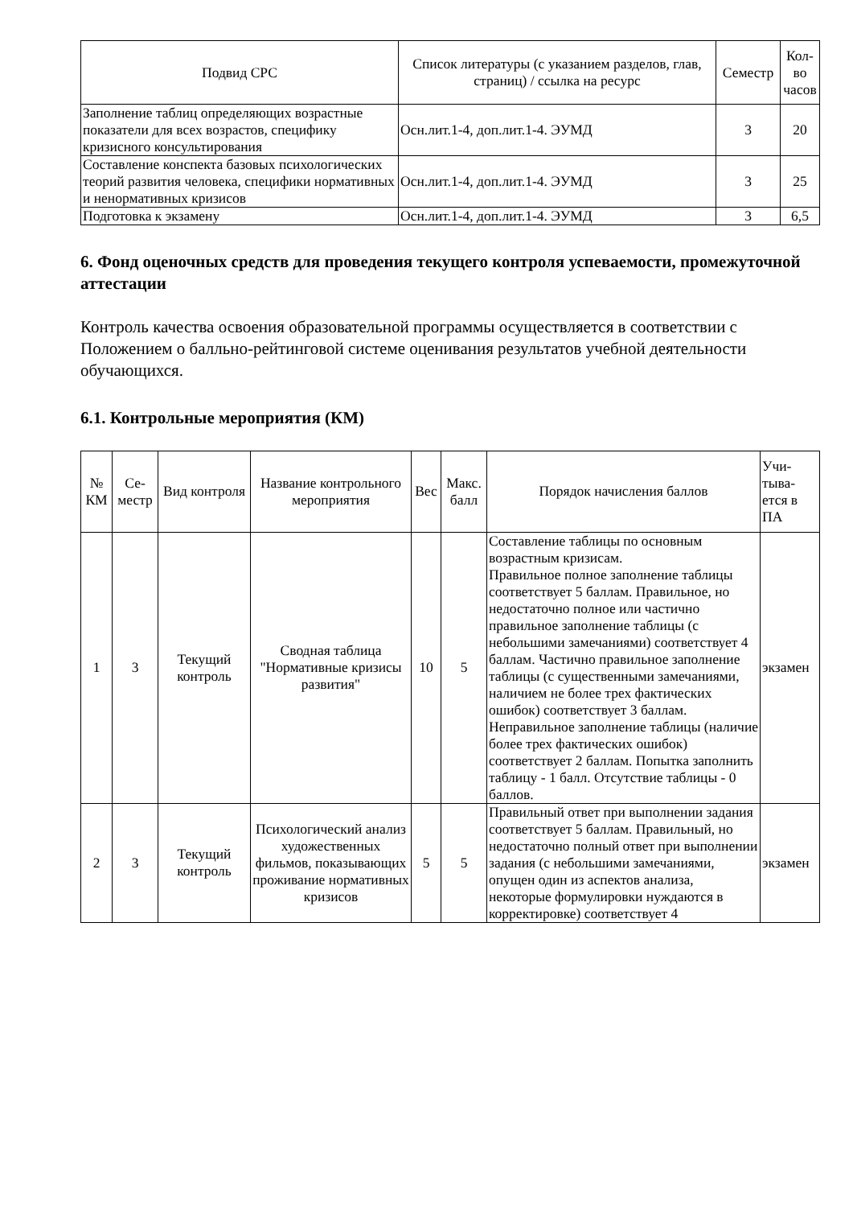| Подвид СРС | Список литературы (с указанием разделов, глав, страниц) / ссылка на ресурс | Семестр | Кол-во часов |
| --- | --- | --- | --- |
| Заполнение таблиц определяющих возрастные показатели для всех возрастов, специфику кризисного консультирования | Осн.лит.1-4, доп.лит.1-4. ЭУМД | 3 | 20 |
| Составление конспекта базовых психологических теорий развития человека, специфики нормативных и ненормативных кризисов | Осн.лит.1-4, доп.лит.1-4. ЭУМД | 3 | 25 |
| Подготовка к экзамену | Осн.лит.1-4, доп.лит.1-4. ЭУМД | 3 | 6,5 |
6. Фонд оценочных средств для проведения текущего контроля успеваемости, промежуточной аттестации
Контроль качества освоения образовательной программы осуществляется в соответствии с Положением о балльно-рейтинговой системе оценивания результатов учебной деятельности обучающихся.
6.1. Контрольные мероприятия (КМ)
| № КМ | Се-местр | Вид контроля | Название контрольного мероприятия | Вес | Макс. балл | Порядок начисления баллов | Учи-тыва-ется в ПА |
| --- | --- | --- | --- | --- | --- | --- | --- |
| 1 | 3 | Текущий контроль | Сводная таблица "Нормативные кризисы развития" | 10 | 5 | Составление таблицы по основным возрастным кризисам. Правильное полное заполнение таблицы соответствует 5 баллам. Правильное, но недостаточно полное или частично правильное заполнение таблицы (с небольшими замечаниями) соответствует 4 баллам. Частично правильное заполнение таблицы (с существенными замечаниями, наличием не более трех фактических ошибок) соответствует 3 баллам. Неправильное заполнение таблицы (наличие более трех фактических ошибок) соответствует 2 баллам. Попытка заполнить таблицу - 1 балл. Отсутствие таблицы - 0 баллов. | экзамен |
| 2 | 3 | Текущий контроль | Психологический анализ художественных фильмов, показывающих проживание нормативных кризисов | 5 | 5 | Правильный ответ при выполнении задания соответствует 5 баллам. Правильный, но недостаточно полный ответ при выполнении задания (с небольшими замечаниями, опущен один из аспектов анализа, некоторые формулировки нуждаются в корректировке) соответствует 4 | экзамен |